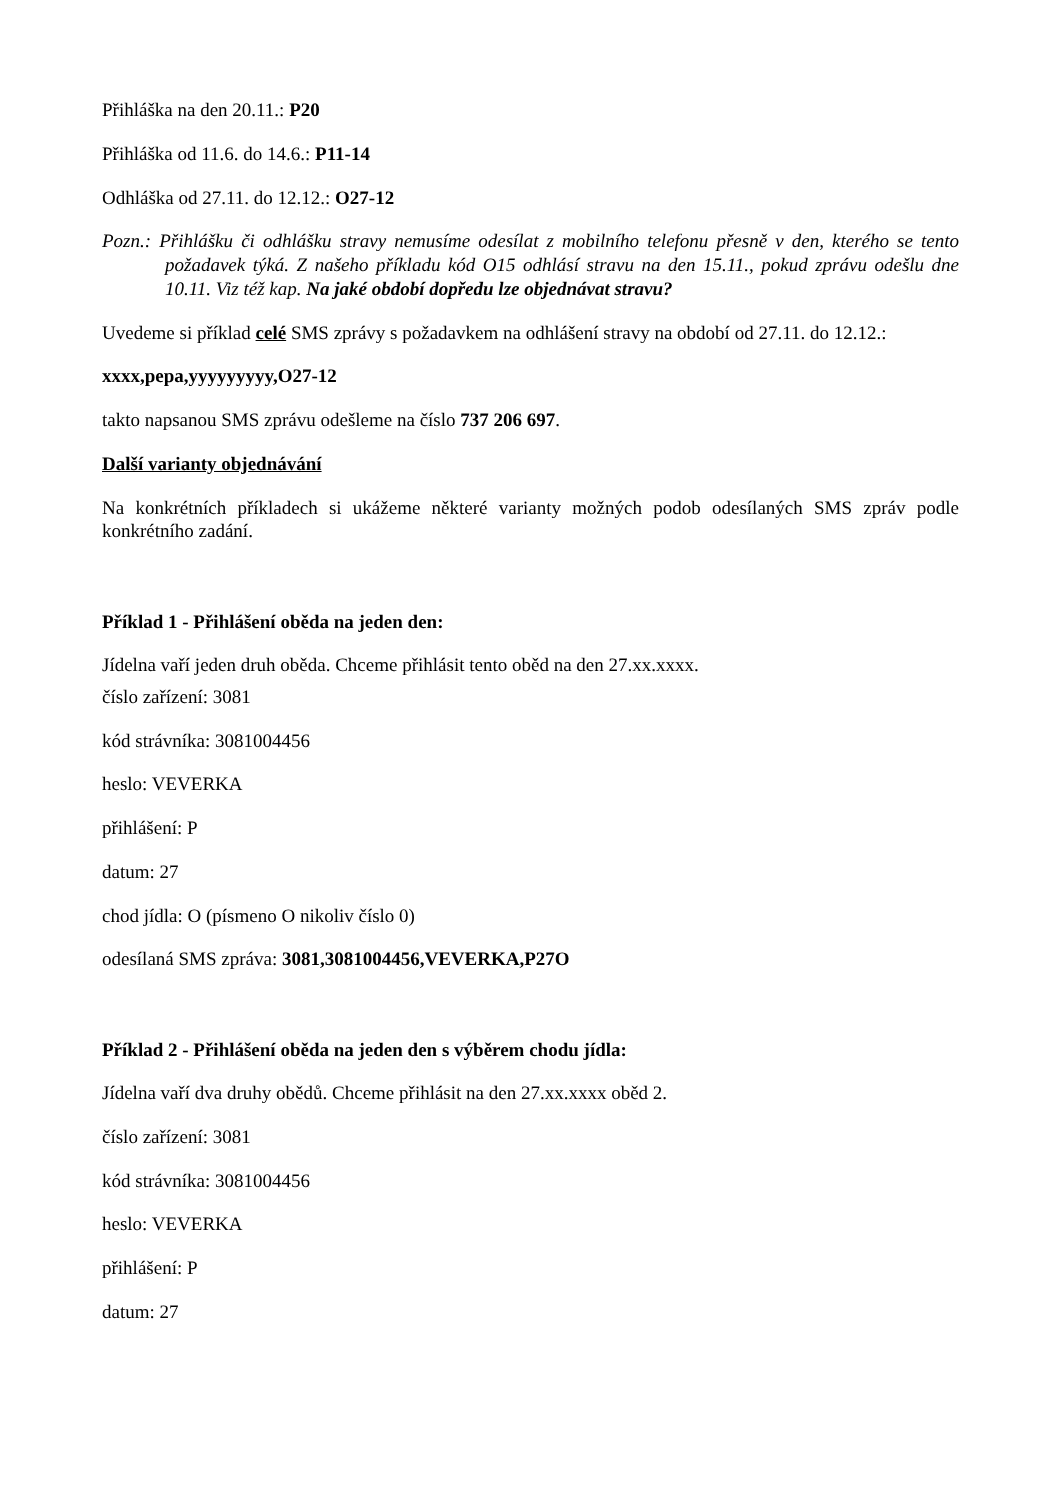Přihláška na den 20.11.: P20
Přihláška od 11.6. do 14.6.: P11-14
Odhláška od 27.11. do 12.12.: O27-12
Pozn.: Přihlášku či odhlášku stravy nemusíme odesílat z mobilního telefonu přesně v den, kterého se tento požadavek týká. Z našeho příkladu kód O15 odhlásí stravu na den 15.11., pokud zprávu odešlu dne 10.11. Viz též kap. Na jaké období dopředu lze objednávat stravu?
Uvedeme si příklad celé SMS zprávy s požadavkem na odhlášení stravy na období od 27.11. do 12.12.:
xxxx,pepa,yyyyyyyyy,O27-12
takto napsanou SMS zprávu odešleme na číslo 737 206 697.
Další varianty objednávání
Na konkrétních příkladech si ukážeme některé varianty možných podob odesílaných SMS zpráv podle konkrétního zadání.
Příklad 1 - Přihlášení oběda na jeden den:
Jídelna vaří jeden druh oběda. Chceme přihlásit tento oběd na den 27.xx.xxxx.
číslo zařízení: 3081
kód strávníka: 3081004456
heslo: VEVERKA
přihlášení: P
datum: 27
chod jídla: O (písmeno O nikoliv číslo 0)
odesílaná SMS zpráva: 3081,3081004456,VEVERKA,P27O
Příklad 2 - Přihlášení oběda na jeden den s výběrem chodu jídla:
Jídelna vaří dva druhy obědů. Chceme přihlásit na den 27.xx.xxxx oběd 2.
číslo zařízení: 3081
kód strávníka: 3081004456
heslo: VEVERKA
přihlášení: P
datum: 27